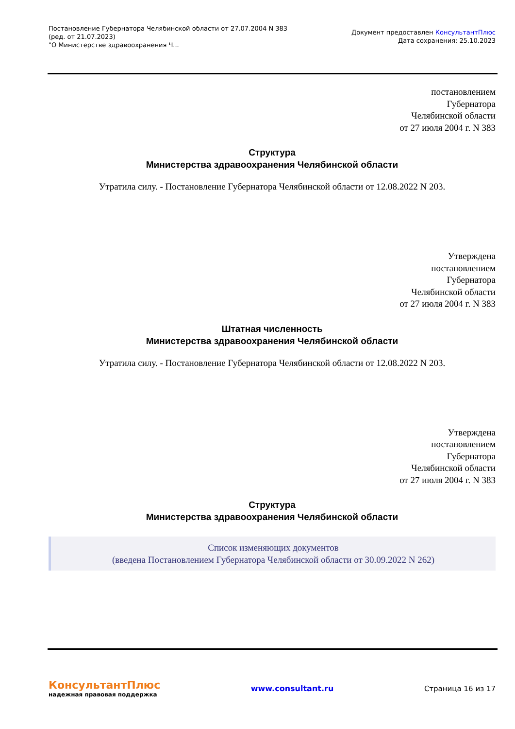Постановление Губернатора Челябинской области от 27.07.2004 N 383
(ред. от 21.07.2023)
"О Министерстве здравоохранения Ч...
Документ предоставлен КонсультантПлюс
Дата сохранения: 25.10.2023
постановлением
Губернатора
Челябинской области
от 27 июля 2004 г. N 383
Структура
Министерства здравоохранения Челябинской области
Утратила силу. - Постановление Губернатора Челябинской области от 12.08.2022 N 203.
Утверждена
постановлением
Губернатора
Челябинской области
от 27 июля 2004 г. N 383
Штатная численность
Министерства здравоохранения Челябинской области
Утратила силу. - Постановление Губернатора Челябинской области от 12.08.2022 N 203.
Утверждена
постановлением
Губернатора
Челябинской области
от 27 июля 2004 г. N 383
Структура
Министерства здравоохранения Челябинской области
Список изменяющих документов
(введена Постановлением Губернатора Челябинской области от 30.09.2022 N 262)
КонсультантПлюс
надежная правовая поддержка
www.consultant.ru Страница 16 из 17